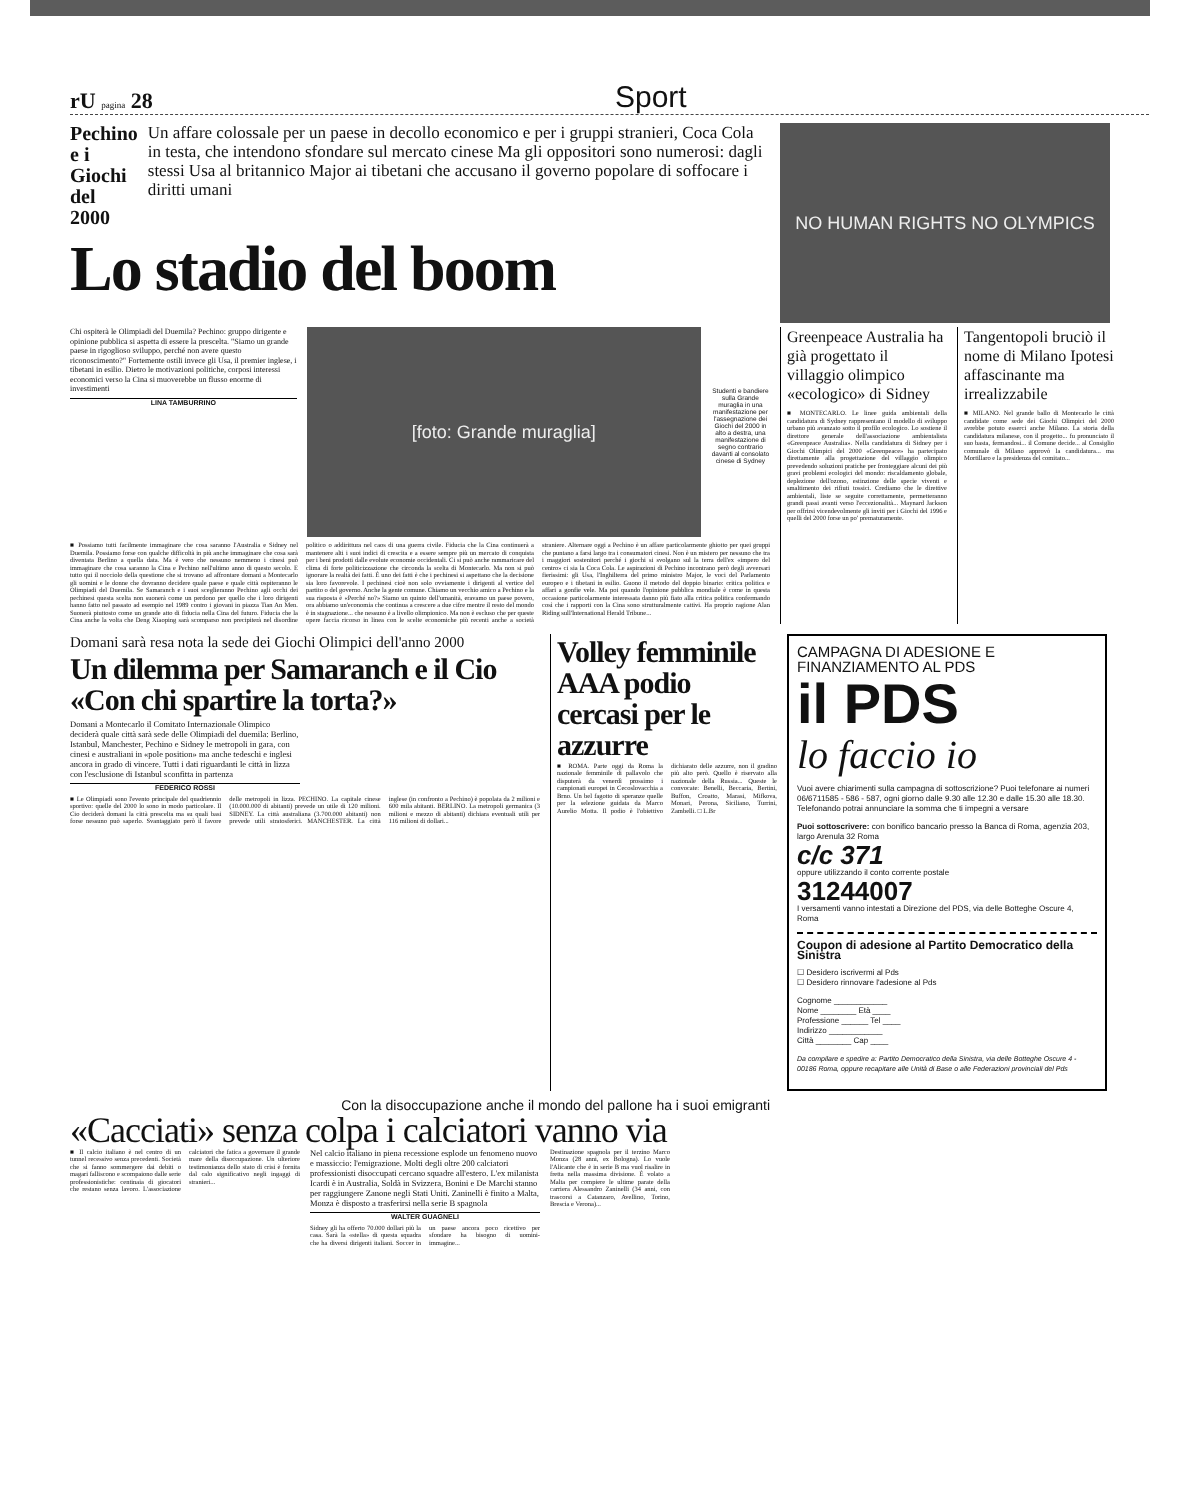rU pagina 28 Sport
Pechino e i Giochi del 2000
Un affare colossale per un paese in decollo economico e per i gruppi stranieri, Coca Cola in testa, che intendono sfondare sul mercato cinese Ma gli oppositori sono numerosi: dagli stessi Usa al britannico Major ai tibetani che accusano il governo popolare di soffocare i diritti umani
Lo stadio del boom
NO HUMAN RIGHTS NO OLYMPICS
Chi ospiterà le Olimpiadi del Duemila? Pechino: gruppo dirigente e opinione pubblica si aspetta di essere la prescelta. "Siamo un grande paese in rigoglioso sviluppo, perché non avere questo riconoscimento?" Fortemente ostili invece gli Usa, il premier inglese, i tibetani in esilio. Dietro le motivazioni politiche, corposi interessi economici verso la Cina si muoverebbe un flusso enorme di investimenti
LINA TAMBURRINO
[foto: Grande muraglia]
Studenti e bandiere sulla Grande muraglia in una manifestazione per l'assegnazione dei Giochi del 2000 in alto a destra, una manifestazione di segno contrario davanti al consolato cinese di Sydney
■ Possiamo tutti facilmente immaginare che cosa saranno l'Australia e Sidney nel Duemila. Possiamo forse con qualche difficoltà in più anche immaginare che cosa sarà diventata Berlino a quella data. Ma è vero che nessuno nemmeno i cinesi può immaginare che cosa saranno la Cina e Pechino nell'ultimo anno di questo secolo. E tutto qui il nocciolo della questione che si trovano ad affrontare domani a Montecarlo gli uomini e le donne che dovranno decidere quale paese e quale città ospiteranno le Olimpiadi del Duemila. Se Samaranch e i suoi sceglieranno Pechino agli occhi dei pechinesi questa scelta non suonerà come un perdono per quello che i loro dirigenti hanno fatto nel passato ad esempio nel 1989 contro i giovani in piazza Tian An Men. Suonerà piuttosto come un grande atto di fiducia nella Cina del futuro. Fiducia che la Cina anche la volta che Deng Xiaoping sarà scomparso non precipiterà nel disordine politico o addirittura nel caos di una guerra civile. Fiducia che la Cina continuerà a mantenere alti i suoi indici di crescita e a essere sempre più un mercato di conquista per i beni prodotti dalle evolute economie occidentali. Ci si può anche rammaricare del clima di forte politicizzazione che circonda la scelta di Montecarlo. Ma non si può ignorare la realtà dei fatti. È uno dei fatti è che i pechinesi si aspettano che la decisione sia loro favorevole. I pechinesi cioè non solo ovviamente i dirigenti al vertice del partito o del governo. Anche la gente comune. Chiamo un vecchio amico a Pechino e la sua risposta è «Perché no?» Siamo un quinto dell'umanità, eravamo un paese povero, ora abbiamo un'economia che continua a crescere a due cifre mentre il resto del mondo è in stagnazione... che nessuno è a livello olimpionico. Ma non è escluso che per queste opere faccia ricorso in linea con le scelte economiche più recenti anche a società straniere. Alternare oggi a Pechino è un affare particolarmente ghiotto per quei gruppi che puntano a farsi largo tra i consumatori cinesi. Non è un mistero per nessuno che tra i maggiori sostenitori perché i giochi si svolgano sul la terra dell'ex «impero del centro» ci sia la Coca Cola. Le aspirazioni di Pechino incontrano però degli avversari fierissimi: gli Usa, l'Inghilterra del primo ministro Major, le voci del Parlamento europeo e i tibetani in esilio. Guono il metodo del doppio binario: critica politica e affari a gonfie vele. Ma poi quando l'opinione pubblica mondiale è come in questa occasione particolarmente interessata danno più fiato alla critica politica confermando così che i rapporti con la Cina sono strutturalmente cattivi. Ha proprio ragione Alan Riding sull'International Herald Tribune...
Greenpeace Australia ha già progettato il villaggio olimpico «ecologico» di Sidney
■ MONTECARLO. Le linee guida ambientali della candidatura di Sydney rappresentano il modello di sviluppo urbano più avanzato sotto il profilo ecologico. Lo sostiene il direttore generale dell'associazione ambientalista «Greenpeace Australia». Nella candidatura di Sidney per i Giochi Olimpici del 2000 «Greenpeace» ha partecipato direttamente alla progettazione del villaggio olimpico prevedendo soluzioni pratiche per fronteggiare alcuni dei più gravi problemi ecologici del mondo: riscaldamento globale, deplezione dell'ozono, estinzione delle specie viventi e smaltimento dei rifiuti tossici. Crediamo che le direttive ambientali, liste se seguite correttamente, permetteranno grandi passi avanti verso l'eccezionalità... Maynard Jackson per offrirsi vicendevolmente gli inviti per i Giochi del 1996 e quelli del 2000 forse un po' prematuramente.
Tangentopoli bruciò il nome di Milano Ipotesi affascinante ma irrealizzabile
■ MILANO. Nel grande ballo di Montecarlo le città candidate come sede dei Giochi Olimpici del 2000 avrebbe potuto esserci anche Milano. La storia della candidatura milanese, con il progetto... fu pronunciato il suo basta, fermandosi... il Comune decide... al Consiglio comunale di Milano approvò la candidatura... ma Mortillaro e la presidenza del comitato...
Domani sarà resa nota la sede dei Giochi Olimpici dell'anno 2000
Un dilemma per Samaranch e il Cio «Con chi spartire la torta?»
Domani a Montecarlo il Comitato Internazionale Olimpico deciderà quale città sarà sede delle Olimpiadi del duemila: Berlino, Istanbul, Manchester, Pechino e Sidney le metropoli in gara, con cinesi e australiani in «pole position» ma anche tedeschi e inglesi ancora in grado di vincere. Tutti i dati riguardanti le città in lizza con l'esclusione di Istanbul sconfitta in partenza
FEDERICO ROSSI
■ Le Olimpiadi sono l'evento principale del quadriennio sportivo: quelle del 2000 lo sono in modo particolare. Il Cio deciderà domani la città prescelta ma su quali basi forse nessuno può saperlo. Svantaggiato però il favore delle metropoli in lizza. PECHINO. La capitale cinese (10.000.000 di abitanti) prevede un utile di 120 milioni. SIDNEY. La città australiana (3.700.000 abitanti) non prevede utili stratosferici. MANCHESTER. La città inglese (in confronto a Pechino) è popolata da 2 milioni e 600 mila abitanti. BERLINO. La metropoli germanica (3 milioni e mezzo di abitanti) dichiara eventuali utili per 116 milioni di dollari...
Volley femminile AAA podio cercasi per le azzurre
■ ROMA. Parte oggi da Roma la nazionale femminile di pallavolo che disputerà da venerdì prossimo i campionati europei in Cecoslovacchia a Brno. Un bel fagotto di speranze quelle per la selezione guidata da Marco Aurelio Motta. Il podio è l'obiettivo dichiarato delle azzurre, non il gradino più alto però. Quello è riservato alla nazionale della Russia... Queste le convocate: Benelli, Beccaria, Bertini, Buffon, Croatto, Marasi, Mifkova, Monari, Perona, Siciliano, Turrini, Zambelli. □ L.Br
CAMPAGNA DI ADESIONE E FINANZIAMENTO AL PDS
il PDS
lo faccio io
Vuoi avere chiarimenti sulla campagna di sottoscrizione? Puoi telefonare ai numeri 06/6711585 - 586 - 587, ogni giorno dalle 9.30 alle 12.30 e dalle 15.30 alle 18.30. Telefonando potrai annunciare la somma che ti impegni a versare
Puoi sottoscrivere: con bonifico bancario presso la Banca di Roma, agenzia 203, largo Arenula 32 Roma
c/c 371
oppure utilizzando il conto corrente postale
31244007
I versamenti vanno intestati a Direzione del PDS, via delle Botteghe Oscure 4, Roma
Coupon di adesione al Partito Democratico della Sinistra
☐ Desidero iscrivermi al Pds
☐ Desidero rinnovare l'adesione al Pds
Cognome ____________
Nome ________ Età ____
Professione ______ Tel ____
Indirizzo ____________
Città ________ Cap ____
Da compilare e spedire a: Partito Democratico della Sinistra, via delle Botteghe Oscure 4 - 00186 Roma, oppure recapitare alle Unità di Base o alle Federazioni provinciali del Pds
Con la disoccupazione anche il mondo del pallone ha i suoi emigranti
«Cacciati» senza colpa i calciatori vanno via
■ Il calcio italiano è nel centro di un tunnel recessivo senza precedenti. Società che si fanno sommergere dai debiti o magari falliscono e scompaiono dalle serie professionistiche: centinaia di giocatori che restano senza lavoro. L'associazione calciatori che fatica a governare il grande mare della disoccupazione. Un ulteriore testimonianza dello stato di crisi è fornita dal calo significativo negli ingaggi di stranieri...
Nel calcio italiano in piena recessione esplode un fenomeno nuovo e massiccio: l'emigrazione. Molti degli oltre 200 calciatori professionisti disoccupati cercano squadre all'estero. L'ex milanista Icardi è in Australia, Soldà in Svizzera, Bonini e De Marchi stanno per raggiungere Zanone negli Stati Uniti. Zaninelli è finito a Malta, Monza è disposto a trasferirsi nella serie B spagnola
WALTER GUAGNELI
Sidney gli ha offerto 70.000 dollari più la casa. Sarà la «stella» di questa squadra che ha diversi dirigenti italiani. Soccer in un paese ancora poco ricettivo per sfondare ha bisogno di uomini-immagine...
Destinazione spagnola per il terzino Marco Monza (28 anni, ex Bologna). Lo vuole l'Alicante che è in serie B ma vuol risalire in fretta nella massima divisione. È volato a Malta per compiere le ultime parate della carriera Alessandro Zaninelli (34 anni, con trascorsi a Catanzaro, Avellino, Torino, Brescia e Verona)...